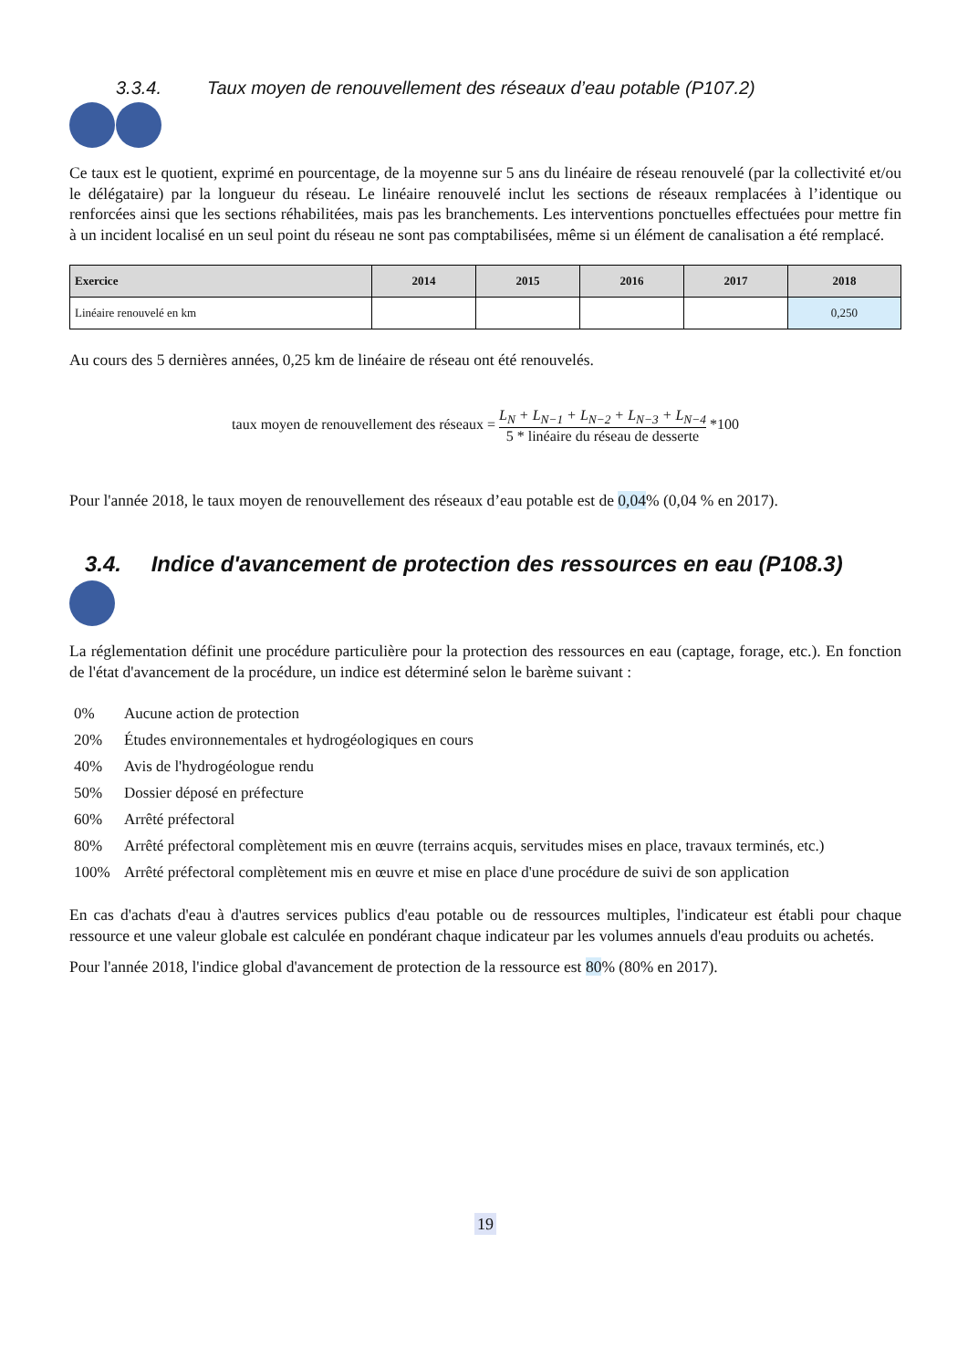3.3.4. Taux moyen de renouvellement des réseaux d’eau potable (P107.2)
Ce taux est le quotient, exprimé en pourcentage, de la moyenne sur 5 ans du linéaire de réseau renouvelé (par la collectivité et/ou le délégataire) par la longueur du réseau. Le linéaire renouvelé inclut les sections de réseaux remplacées à l’identique ou renforcées ainsi que les sections réhabilitées, mais pas les branchements. Les interventions ponctuelles effectuées pour mettre fin à un incident localisé en un seul point du réseau ne sont pas comptabilisées, même si un élément de canalisation a été remplacé.
| Exercice | 2014 | 2015 | 2016 | 2017 | 2018 |
| --- | --- | --- | --- | --- | --- |
| Linéaire renouvelé en km | | | | | 0,250 |
Au cours des 5 dernières années, 0,25 km de linéaire de réseau ont été renouvelés.
taux moyen de renouvellement des réseaux = L<sub>N</sub> + L<sub>N−1</sub> + L<sub>N−2</sub> + L<sub>N−3</sub> + L<sub>N−4</sub> 5 * linéaire du réseau de desserte *100
Pour l'année 2018, le taux moyen de renouvellement des réseaux d’eau potable est de 0,04% (0,04 % en 2017).
3.4. Indice d'avancement de protection des ressources en eau (P108.3)
La réglementation définit une procédure particulière pour la protection des ressources en eau (captage, forage, etc.). En fonction de l'état d'avancement de la procédure, un indice est déterminé selon le barème suivant :
0% Aucune action de protection
20% Études environnementales et hydrogéologiques en cours
40% Avis de l'hydrogéologue rendu
50% Dossier déposé en préfecture
60% Arrêté préfectoral
80% Arrêté préfectoral complètement mis en œuvre (terrains acquis, servitudes mises en place, travaux terminés, etc.)
100% Arrêté préfectoral complètement mis en œuvre et mise en place d'une procédure de suivi de son application
En cas d'achats d'eau à d'autres services publics d'eau potable ou de ressources multiples, l'indicateur est établi pour chaque ressource et une valeur globale est calculée en pondérant chaque indicateur par les volumes annuels d'eau produits ou achetés.
Pour l'année 2018, l'indice global d'avancement de protection de la ressource est 80% (80% en 2017).
19